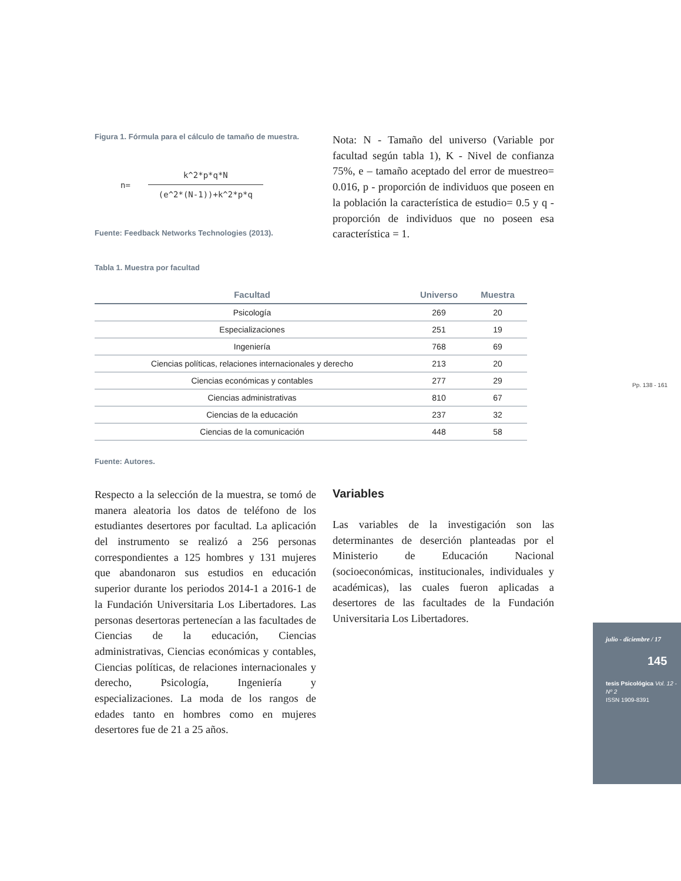Figura 1. Fórmula para el cálculo de tamaño de muestra.
n=
k^2*p*q*N
(e^2*(N-1))+k^2*p*q
Fuente: Feedback Networks Technologies (2013).
Nota: N - Tamaño del universo (Variable por facultad según tabla 1), K - Nivel de confianza 75%, e – tamaño aceptado del error de muestreo= 0.016, p - proporción de individuos que poseen en la población la característica de estudio= 0.5 y q - proporción de individuos que no poseen esa característica = 1.
Tabla 1. Muestra por facultad
| Facultad | Universo | Muestra |
| --- | --- | --- |
| Psicología | 269 | 20 |
| Especializaciones | 251 | 19 |
| Ingeniería | 768 | 69 |
| Ciencias políticas, relaciones internacionales y derecho | 213 | 20 |
| Ciencias económicas y contables | 277 | 29 |
| Ciencias administrativas | 810 | 67 |
| Ciencias de la educación | 237 | 32 |
| Ciencias de la comunicación | 448 | 58 |
Fuente: Autores.
Respecto a la selección de la muestra, se tomó de manera aleatoria los datos de teléfono de los estudiantes desertores por facultad. La aplicación del instrumento se realizó a 256 personas correspondientes a 125 hombres y 131 mujeres que abandonaron sus estudios en educación superior durante los periodos 2014-1 a 2016-1 de la Fundación Universitaria Los Libertadores. Las personas desertoras pertenecían a las facultades de Ciencias de la educación, Ciencias administrativas, Ciencias económicas y contables, Ciencias políticas, de relaciones internacionales y derecho, Psicología, Ingeniería y especializaciones. La moda de los rangos de edades tanto en hombres como en mujeres desertores fue de 21 a 25 años.
Variables
Las variables de la investigación son las determinantes de deserción planteadas por el Ministerio de Educación Nacional (socioeconómicas, institucionales, individuales y académicas), las cuales fueron aplicadas a desertores de las facultades de la Fundación Universitaria Los Libertadores.
Pp. 138 - 161
julio - diciembre / 17
145
tesis Psicológica Vol. 12 - Nº 2
ISSN 1909-8391